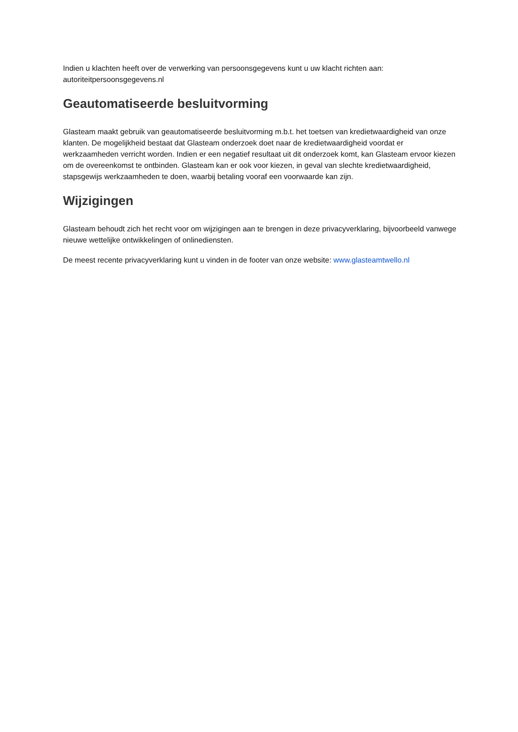Indien u klachten heeft over de verwerking van persoonsgegevens kunt u uw klacht richten aan: autoriteitpersoonsgegevens.nl
Geautomatiseerde besluitvorming
Glasteam maakt gebruik van geautomatiseerde besluitvorming m.b.t. het toetsen van kredietwaardigheid van onze klanten. De mogelijkheid bestaat dat Glasteam onderzoek doet naar de kredietwaardigheid voordat er werkzaamheden verricht worden. Indien er een negatief resultaat uit dit onderzoek komt, kan Glasteam ervoor kiezen om de overeenkomst te ontbinden. Glasteam kan er ook voor kiezen, in geval van slechte kredietwaardigheid, stapsgewijs werkzaamheden te doen, waarbij betaling vooraf een voorwaarde kan zijn.
Wijzigingen
Glasteam behoudt zich het recht voor om wijzigingen aan te brengen in deze privacyverklaring, bijvoorbeeld vanwege nieuwe wettelijke ontwikkelingen of onlinediensten.
De meest recente privacyverklaring kunt u vinden in de footer van onze website: www.glasteamtwello.nl